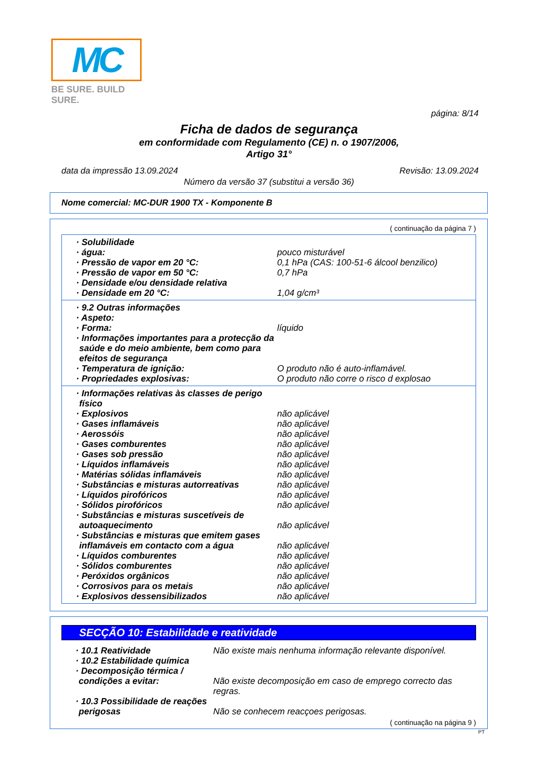MC
BE SURE. BUILD SURE.
página: 8/14
Ficha de dados de segurança
em conformidade com Regulamento (CE) n. o 1907/2006,
Artigo 31°
data da impressão 13.09.2024 Revisão: 13.09.2024
Número da versão 37 (substitui a versão 36)
Nome comercial: MC-DUR 1900 TX - Komponente B
( continuação da página 7 )
· Solubilidade
· água: pouco misturável
· Pressão de vapor em 20 °C: 0,1 hPa (CAS: 100-51-6 álcool benzilico)
· Pressão de vapor em 50 °C: 0,7 hPa
· Densidade e/ou densidade relativa
· Densidade em 20 °C: 1,04 g/cm³
· 9.2 Outras informações
· Aspeto:
· Forma: líquido
· Informações importantes para a protecção da saúde e do meio ambiente, bem como para efeitos de segurança
· Temperatura de ignição: O produto não é auto-inflamável.
· Propriedades explosivas: O produto não corre o risco d explosao
· Informações relativas às classes de perigo físico
· Explosivos não aplicável
· Gases inflamáveis não aplicável
· Aerossóis não aplicável
· Gases comburentes não aplicável
· Gases sob pressão não aplicável
· Líquidos inflamáveis não aplicável
· Matérias sólidas inflamáveis não aplicável
· Substâncias e misturas autorreativas
não aplicável
· Líquidos pirofóricos não aplicável
· Sólidos pirofóricos não aplicável
· Substâncias e misturas suscetíveis de autoaquecimento
não aplicável
· Substâncias e misturas que emitem gases inflamáveis em contacto com a água
não aplicável
· Líquidos comburentes não aplicável
· Sólidos comburentes não aplicável
· Peróxidos orgânicos não aplicável
· Corrosivos para os metais não aplicável
· Explosivos dessensibilizados não aplicável
SECÇÃO 10: Estabilidade e reatividade
· 10.1 Reatividade Não existe mais nenhuma informação relevante disponível.
· 10.2 Estabilidade química
· Decomposição térmica / condições a evitar:
Não existe decomposição em caso de emprego correcto das regras.
· 10.3 Possibilidade de reações perigosas
Não se conhecem reacçoes perigosas.
( continuação na página 9 )
PT